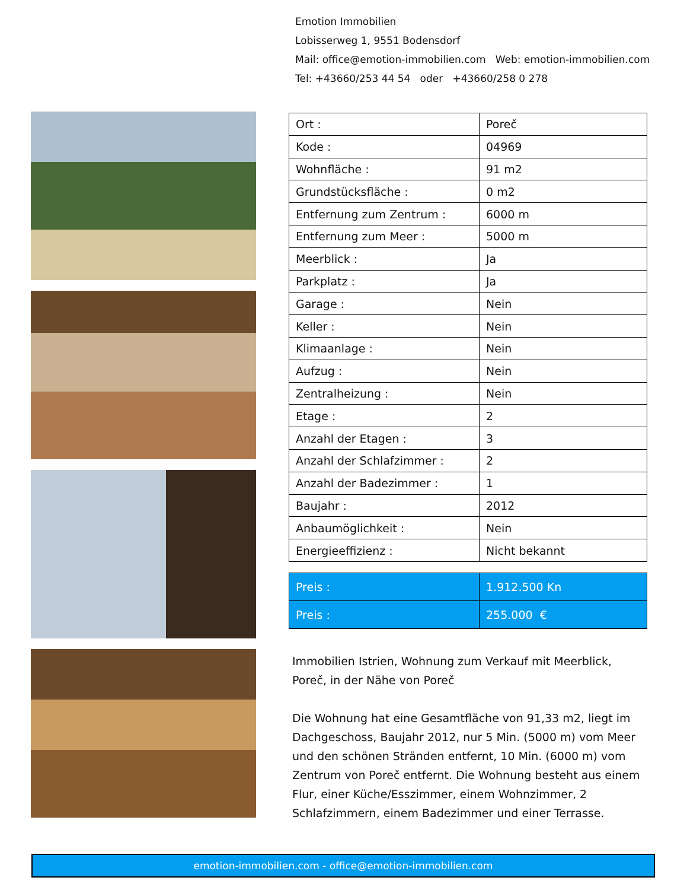Emotion Immobilien
Lobisserweg 1, 9551 Bodensdorf
Mail: office@emotion-immobilien.com Web: emotion-immobilien.com
Tel: +43660/253 44 54 oder +43660/258 0 278
| Ort : | Poreč |
| Kode : | 04969 |
| Wohnfläche : | 91 m2 |
| Grundstücksfläche : | 0 m2 |
| Entfernung zum Zentrum : | 6000 m |
| Entfernung zum Meer : | 5000 m |
| Meerblick : | Ja |
| Parkplatz : | Ja |
| Garage : | Nein |
| Keller : | Nein |
| Klimaanlage : | Nein |
| Aufzug : | Nein |
| Zentralheizung : | Nein |
| Etage : | 2 |
| Anzahl der Etagen : | 3 |
| Anzahl der Schlafzimmer : | 2 |
| Anzahl der Badezimmer : | 1 |
| Baujahr : | 2012 |
| Anbaumöglichkeit : | Nein |
| Energieeffizienz : | Nicht bekannt |
| Preis : | 1.912.500 Kn |
| Preis : | 255.000 € |
Immobilien Istrien, Wohnung zum Verkauf mit Meerblick, Poreč, in der Nähe von Poreč
Die Wohnung hat eine Gesamtfläche von 91,33 m2, liegt im Dachgeschoss, Baujahr 2012, nur 5 Min. (5000 m) vom Meer und den schönen Stränden entfernt, 10 Min. (6000 m) vom Zentrum von Poreč entfernt. Die Wohnung besteht aus einem Flur, einer Küche/Esszimmer, einem Wohnzimmer, 2 Schlafzimmern, einem Badezimmer und einer Terrasse.
emotion-immobilien.com - office@emotion-immobilien.com